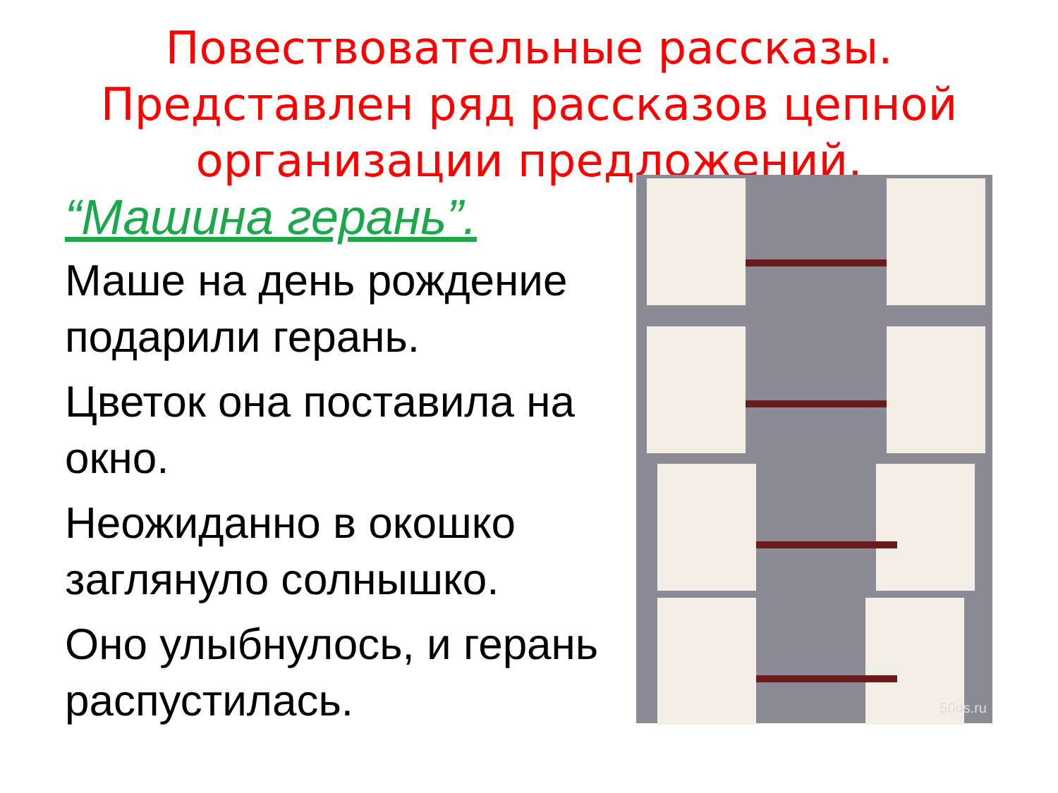Повествовательные рассказы.
Представлен ряд рассказов цепной организации предложений.
“Машина герань”.
Маше на день рождение подарили герань.
Цветок она поставила на окно.
Неожиданно в окошко заглянуло солнышко.
Оно улыбнулось, и герань распустилась.
50ds.ru